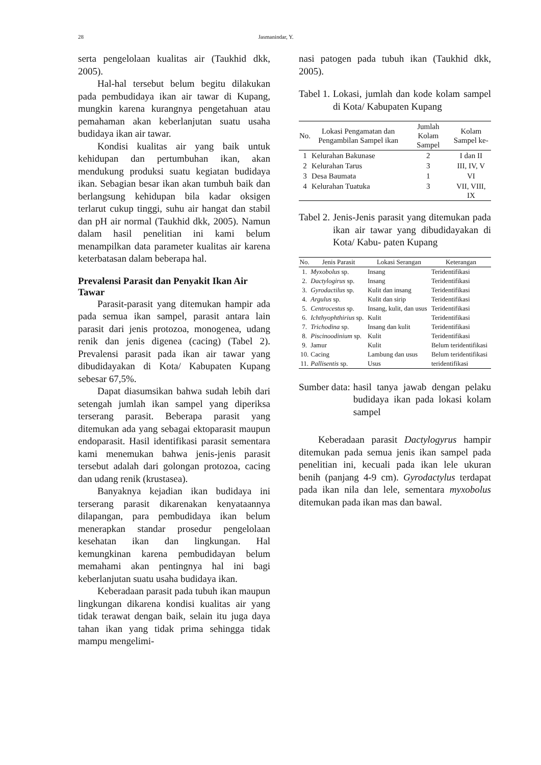28 Jasmanindar, Y.
serta pengelolaan kualitas air (Taukhid dkk, 2005).
Hal-hal tersebut belum begitu dilakukan pada pembudidaya ikan air tawar di Kupang, mungkin karena kurangnya pengetahuan atau pemahaman akan keberlanjutan suatu usaha budidaya ikan air tawar.
Kondisi kualitas air yang baik untuk kehidupan dan pertumbuhan ikan, akan mendukung produksi suatu kegiatan budidaya ikan. Sebagian besar ikan akan tumbuh baik dan berlangsung kehidupan bila kadar oksigen terlarut cukup tinggi, suhu air hangat dan stabil dan pH air normal (Taukhid dkk, 2005). Namun dalam hasil penelitian ini kami belum menampilkan data parameter kualitas air karena keterbatasan dalam beberapa hal.
Prevalensi Parasit dan Penyakit Ikan Air Tawar
Parasit-parasit yang ditemukan hampir ada pada semua ikan sampel, parasit antara lain parasit dari jenis protozoa, monogenea, udang renik dan jenis digenea (cacing) (Tabel 2). Prevalensi parasit pada ikan air tawar yang dibudidayakan di Kota/ Kabupaten Kupang sebesar 67,5%.
Dapat diasumsikan bahwa sudah lebih dari setengah jumlah ikan sampel yang diperiksa terserang parasit. Beberapa parasit yang ditemukan ada yang sebagai ektoparasit maupun endoparasit. Hasil identifikasi parasit sementara kami menemukan bahwa jenis-jenis parasit tersebut adalah dari golongan protozoa, cacing dan udang renik (krustasea).
Banyaknya kejadian ikan budidaya ini terserang parasit dikarenakan kenyataannya dilapangan, para pembudidaya ikan belum menerapkan standar prosedur pengelolaan kesehatan ikan dan lingkungan. Hal kemungkinan karena pembudidayan belum memahami akan pentingnya hal ini bagi keberlanjutan suatu usaha budidaya ikan.
Keberadaan parasit pada tubuh ikan maupun lingkungan dikarena kondisi kualitas air yang tidak terawat dengan baik, selain itu juga daya tahan ikan yang tidak prima sehingga tidak mampu mengelimi-
nasi patogen pada tubuh ikan (Taukhid dkk, 2005).
Tabel 1. Lokasi, jumlah dan kode kolam sampel di Kota/ Kabupaten Kupang
| No. | Lokasi Pengamatan dan Pengambilan Sampel ikan | Jumlah Kolam Sampel | Kolam Sampel ke- |
| --- | --- | --- | --- |
| 1 | Kelurahan Bakunase | 2 | I dan II |
| 2 | Kelurahan Tarus | 3 | III, IV, V |
| 3 | Desa Baumata | 1 | VI |
| 4 | Kelurahan Tuatuka | 3 | VII, VIII, IX |
Tabel 2. Jenis-Jenis parasit yang ditemukan pada ikan air tawar yang dibudidayakan di Kota/ Kabu- paten Kupang
| No. | Jenis Parasit | Lokasi Serangan | Keterangan |
| --- | --- | --- | --- |
| 1. | Myxobolus sp. | Insang | Teridentifikasi |
| 2. | Dactylogirus sp. | Insang | Teridentifikasi |
| 3. | Gyrodactilus sp. | Kulit dan insang | Teridentifikasi |
| 4. | Argulus sp. | Kulit dan sirip | Teridentifikasi |
| 5. | Centrocestus sp. | Insang, kulit, dan usus | Teridentifikasi |
| 6. | Ichthyophthirius sp. | Kulit | Teridentifikasi |
| 7. | Trichodina sp. | Insang dan kulit | Teridentifikasi |
| 8. | Piscinoodinium sp. | Kulit | Teridentifikasi |
| 9. | Jamur | Kulit | Belum teridentifikasi |
| 10. | Cacing | Lambung dan usus | Belum teridentifikasi |
| 11. | Pallisentis sp. | Usus | teridentifikasi |
Sumber data: hasil tanya jawab dengan pelaku budidaya ikan pada lokasi kolam sampel
Keberadaan parasit Dactylogyrus hampir ditemukan pada semua jenis ikan sampel pada penelitian ini, kecuali pada ikan lele ukuran benih (panjang 4-9 cm). Gyrodactylus terdapat pada ikan nila dan lele, sementara myxobolus ditemukan pada ikan mas dan bawal.